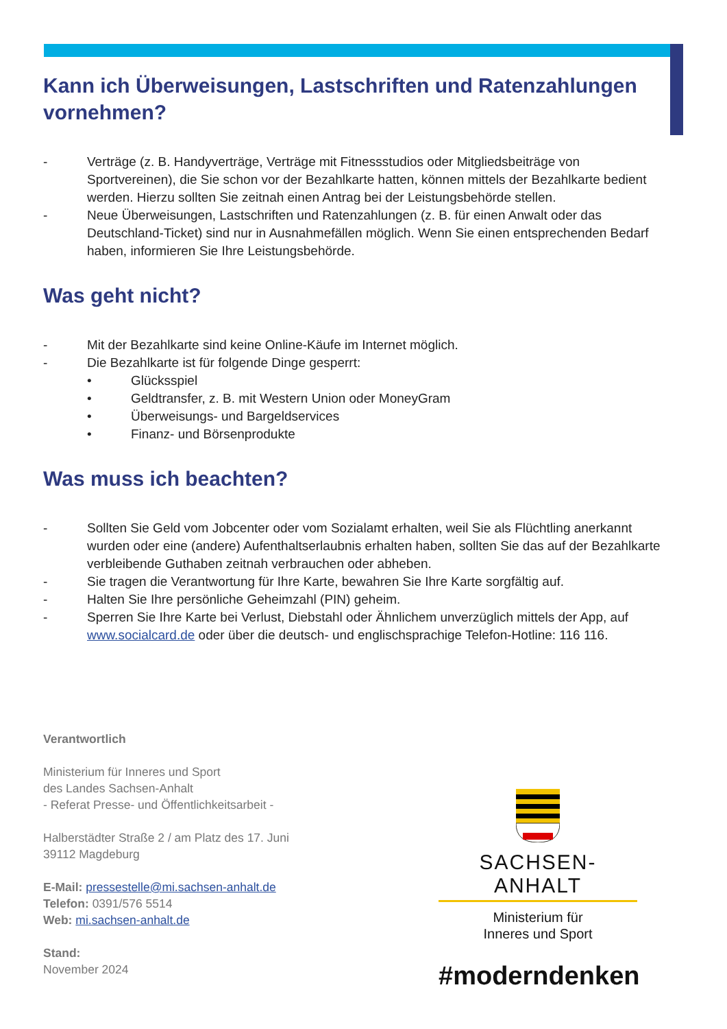Kann ich Überweisungen, Lastschriften und Ratenzahlungen vornehmen?
- Verträge (z. B. Handyverträge, Verträge mit Fitnessstudios oder Mitgliedsbeiträge von Sportvereinen), die Sie schon vor der Bezahlkarte hatten, können mittels der Bezahlkarte bedient werden. Hierzu sollten Sie zeitnah einen Antrag bei der Leistungsbehörde stellen.
- Neue Überweisungen, Lastschriften und Ratenzahlungen (z. B. für einen Anwalt oder das Deutschland-Ticket) sind nur in Ausnahmefällen möglich. Wenn Sie einen entsprechenden Bedarf haben, informieren Sie Ihre Leistungsbehörde.
Was geht nicht?
- Mit der Bezahlkarte sind keine Online-Käufe im Internet möglich.
- Die Bezahlkarte ist für folgende Dinge gesperrt:
• Glücksspiel
• Geldtransfer, z. B. mit Western Union oder MoneyGram
• Überweisungs- und Bargeldservices
• Finanz- und Börsenprodukte
Was muss ich beachten?
- Sollten Sie Geld vom Jobcenter oder vom Sozialamt erhalten, weil Sie als Flüchtling anerkannt wurden oder eine (andere) Aufenthaltserlaubnis erhalten haben, sollten Sie das auf der Bezahlkarte verbleibende Guthaben zeitnah verbrauchen oder abheben.
- Sie tragen die Verantwortung für Ihre Karte, bewahren Sie Ihre Karte sorgfältig auf.
- Halten Sie Ihre persönliche Geheimzahl (PIN) geheim.
- Sperren Sie Ihre Karte bei Verlust, Diebstahl oder Ähnlichem unverzüglich mittels der App, auf www.socialcard.de oder über die deutsch- und englischsprachige Telefon-Hotline: 116 116.
Verantwortlich
Ministerium für Inneres und Sport
des Landes Sachsen-Anhalt
- Referat Presse- und Öffentlichkeitsarbeit -
Halberstädter Straße 2 / am Platz des 17. Juni
39112 Magdeburg
E-Mail: pressestelle@mi.sachsen-anhalt.de
Telefon: 0391/576 5514
Web: mi.sachsen-anhalt.de
Stand:
November 2024
SACHSEN-ANHALT
Ministerium für
Inneres und Sport
#moderndenken